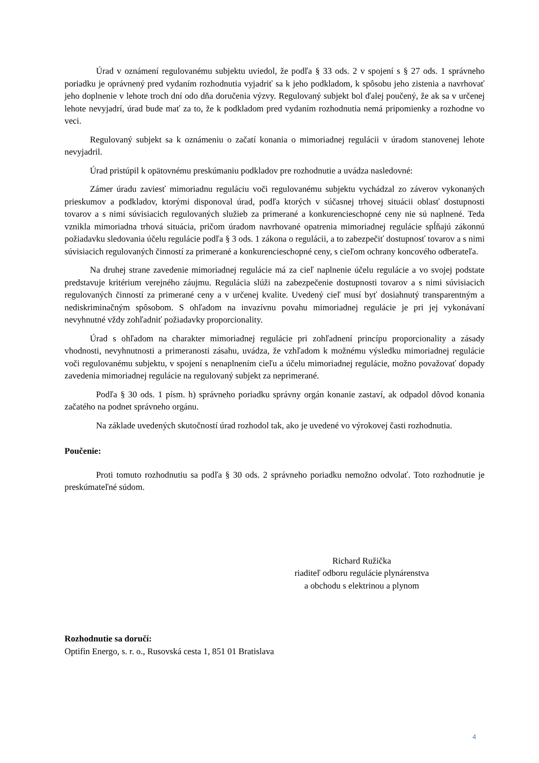Úrad v oznámení regulovanému subjektu uviedol, že podľa § 33 ods. 2 v spojení s § 27 ods. 1 správneho poriadku je oprávnený pred vydaním rozhodnutia vyjadriť sa k jeho podkladom, k spôsobu jeho zistenia a navrhovať jeho doplnenie v lehote troch dní odo dňa doručenia výzvy. Regulovaný subjekt bol ďalej poučený, že ak sa v určenej lehote nevyjadrí, úrad bude mať za to, že k podkladom pred vydaním rozhodnutia nemá pripomienky a rozhodne vo veci.
Regulovaný subjekt sa k oznámeniu o začatí konania o mimoriadnej regulácii v úradom stanovenej lehote nevyjadril.
Úrad pristúpil k opätovnému preskúmaniu podkladov pre rozhodnutie a uvádza nasledovné:
Zámer úradu zaviesť mimoriadnu reguláciu voči regulovanému subjektu vychádzal zo záverov vykonaných prieskumov a podkladov, ktorými disponoval úrad, podľa ktorých v súčasnej trhovej situácii oblasť dostupnosti tovarov a s nimi súvisiacich regulovaných služieb za primerané a konkurencieschopné ceny nie sú naplnené. Teda vznikla mimoriadna trhová situácia, pričom úradom navrhované opatrenia mimoriadnej regulácie spĺňajú zákonnú požiadavku sledovania účelu regulácie podľa § 3 ods. 1 zákona o regulácii, a to zabezpečiť dostupnosť tovarov a s nimi súvisiacich regulovaných činností za primerané a konkurencieschopné ceny, s cieľom ochrany koncového odberateľa.
Na druhej strane zavedenie mimoriadnej regulácie má za cieľ naplnenie účelu regulácie a vo svojej podstate predstavuje kritérium verejného záujmu. Regulácia slúži na zabezpečenie dostupnosti tovarov a s nimi súvisiacich regulovaných činností za primerané ceny a v určenej kvalite. Uvedený cieľ musí byť dosiahnutý transparentným a nediskriminačným spôsobom. S ohľadom na invazívnu povahu mimoriadnej regulácie je pri jej vykonávaní nevyhnutné vždy zohľadniť požiadavky proporcionality.
Úrad s ohľadom na charakter mimoriadnej regulácie pri zohľadnení princípu proporcionality a zásady vhodnosti, nevyhnutnosti a primeranosti zásahu, uvádza, že vzhľadom k možnému výsledku mimoriadnej regulácie voči regulovanému subjektu, v spojení s nenaplnením cieľu a účelu mimoriadnej regulácie, možno považovať dopady zavedenia mimoriadnej regulácie na regulovaný subjekt za neprimerané.
Podľa § 30 ods. 1 písm. h) správneho poriadku správny orgán konanie zastaví, ak odpadol dôvod konania začatého na podnet správneho orgánu.
Na základe uvedených skutočností úrad rozhodol tak, ako je uvedené vo výrokovej časti rozhodnutia.
Poučenie:
Proti tomuto rozhodnutiu sa podľa § 30 ods. 2 správneho poriadku nemožno odvolať. Toto rozhodnutie je preskúmateľné súdom.
Richard Ružička
riaditeľ odboru regulácie plynárenstva
a obchodu s elektrinou a plynom
Rozhodnutie sa doručí:
Optifin Energo, s. r. o., Rusovská cesta 1, 851 01 Bratislava
4